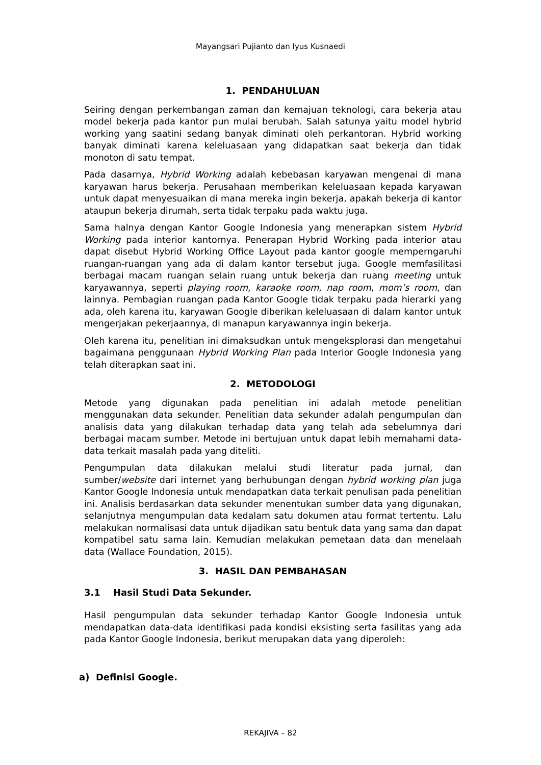Mayangsari Pujianto dan Iyus Kusnaedi
1. PENDAHULUAN
Seiring dengan perkembangan zaman dan kemajuan teknologi, cara bekerja atau model bekerja pada kantor pun mulai berubah. Salah satunya yaitu model hybrid working yang saatini sedang banyak diminati oleh perkantoran. Hybrid working banyak diminati karena keleluasaan yang didapatkan saat bekerja dan tidak monoton di satu tempat.
Pada dasarnya, Hybrid Working adalah kebebasan karyawan mengenai di mana karyawan harus bekerja. Perusahaan memberikan keleluasaan kepada karyawan untuk dapat menyesuaikan di mana mereka ingin bekerja, apakah bekerja di kantor ataupun bekerja dirumah, serta tidak terpaku pada waktu juga.
Sama halnya dengan Kantor Google Indonesia yang menerapkan sistem Hybrid Working pada interior kantornya. Penerapan Hybrid Working pada interior atau dapat disebut Hybrid Working Office Layout pada kantor google memperngaruhi ruangan-ruangan yang ada di dalam kantor tersebut juga. Google memfasilitasi berbagai macam ruangan selain ruang untuk bekerja dan ruang meeting untuk karyawannya, seperti playing room, karaoke room, nap room, mom’s room, dan lainnya. Pembagian ruangan pada Kantor Google tidak terpaku pada hierarki yang ada, oleh karena itu, karyawan Google diberikan keleluasaan di dalam kantor untuk mengerjakan pekerjaannya, di manapun karyawannya ingin bekerja.
Oleh karena itu, penelitian ini dimaksudkan untuk mengeksplorasi dan mengetahui bagaimana penggunaan Hybrid Working Plan pada Interior Google Indonesia yang telah diterapkan saat ini.
2. METODOLOGI
Metode yang digunakan pada penelitian ini adalah metode penelitian menggunakan data sekunder. Penelitian data sekunder adalah pengumpulan dan analisis data yang dilakukan terhadap data yang telah ada sebelumnya dari berbagai macam sumber. Metode ini bertujuan untuk dapat lebih memahami data-data terkait masalah pada yang diteliti.
Pengumpulan data dilakukan melalui studi literatur pada jurnal, dan sumber/website dari internet yang berhubungan dengan hybrid working plan juga Kantor Google Indonesia untuk mendapatkan data terkait penulisan pada penelitian ini. Analisis berdasarkan data sekunder menentukan sumber data yang digunakan, selanjutnya mengumpulan data kedalam satu dokumen atau format tertentu. Lalu melakukan normalisasi data untuk dijadikan satu bentuk data yang sama dan dapat kompatibel satu sama lain. Kemudian melakukan pemetaan data dan menelaah data (Wallace Foundation, 2015).
3. HASIL DAN PEMBAHASAN
3.1 Hasil Studi Data Sekunder.
Hasil pengumpulan data sekunder terhadap Kantor Google Indonesia untuk mendapatkan data-data identifikasi pada kondisi eksisting serta fasilitas yang ada pada Kantor Google Indonesia, berikut merupakan data yang diperoleh:
a) Definisi Google.
REKAJIVA – 82